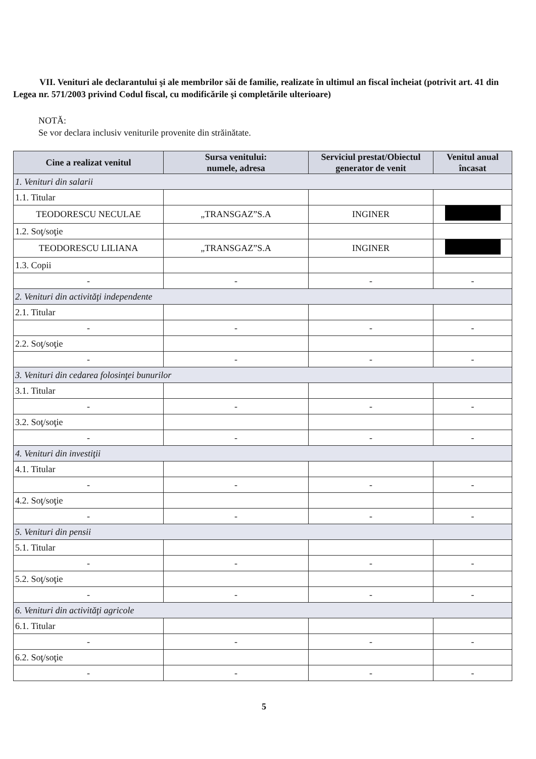VII. Venituri ale declarantului şi ale membrilor săi de familie, realizate în ultimul an fiscal încheiat (potrivit art. 41 din Legea nr. 571/2003 privind Codul fiscal, cu modificările şi completările ulterioare)
NOTĂ:
Se vor declara inclusiv veniturile provenite din străinătate.
| Cine a realizat venitul | Sursa venitului: numele, adresa | Serviciul prestat/Obiectul generator de venit | Venitul anual încasat |
| --- | --- | --- | --- |
| 1. Venituri din salarii | | | |
| 1.1. Titular | | | |
| TEODORESCU NECULAE | „TRANSGAZ”S.A | INGINER | |
| 1.2. Soţ/soţie | | | |
| TEODORESCU LILIANA | „TRANSGAZ”S.A | INGINER | |
| 1.3. Copii | | | |
| - | - | - | - |
| 2. Venituri din activităţi independente | | | |
| 2.1. Titular | | | |
| - | - | - | - |
| 2.2. Soţ/soţie | | | |
| - | - | - | - |
| 3. Venituri din cedarea folosinţei bunurilor | | | |
| 3.1. Titular | | | |
| - | - | - | - |
| 3.2. Soţ/soţie | | | |
| - | - | - | - |
| 4. Venituri din investiţii | | | |
| 4.1. Titular | | | |
| - | - | - | - |
| 4.2. Soţ/soţie | | | |
| - | - | - | - |
| 5. Venituri din pensii | | | |
| 5.1. Titular | | | |
| - | - | - | - |
| 5.2. Soţ/soţie | | | |
| - | - | - | - |
| 6. Venituri din activităţi agricole | | | |
| 6.1. Titular | | | |
| - | - | - | - |
| 6.2. Soţ/soţie | | | |
| - | - | - | - |
5